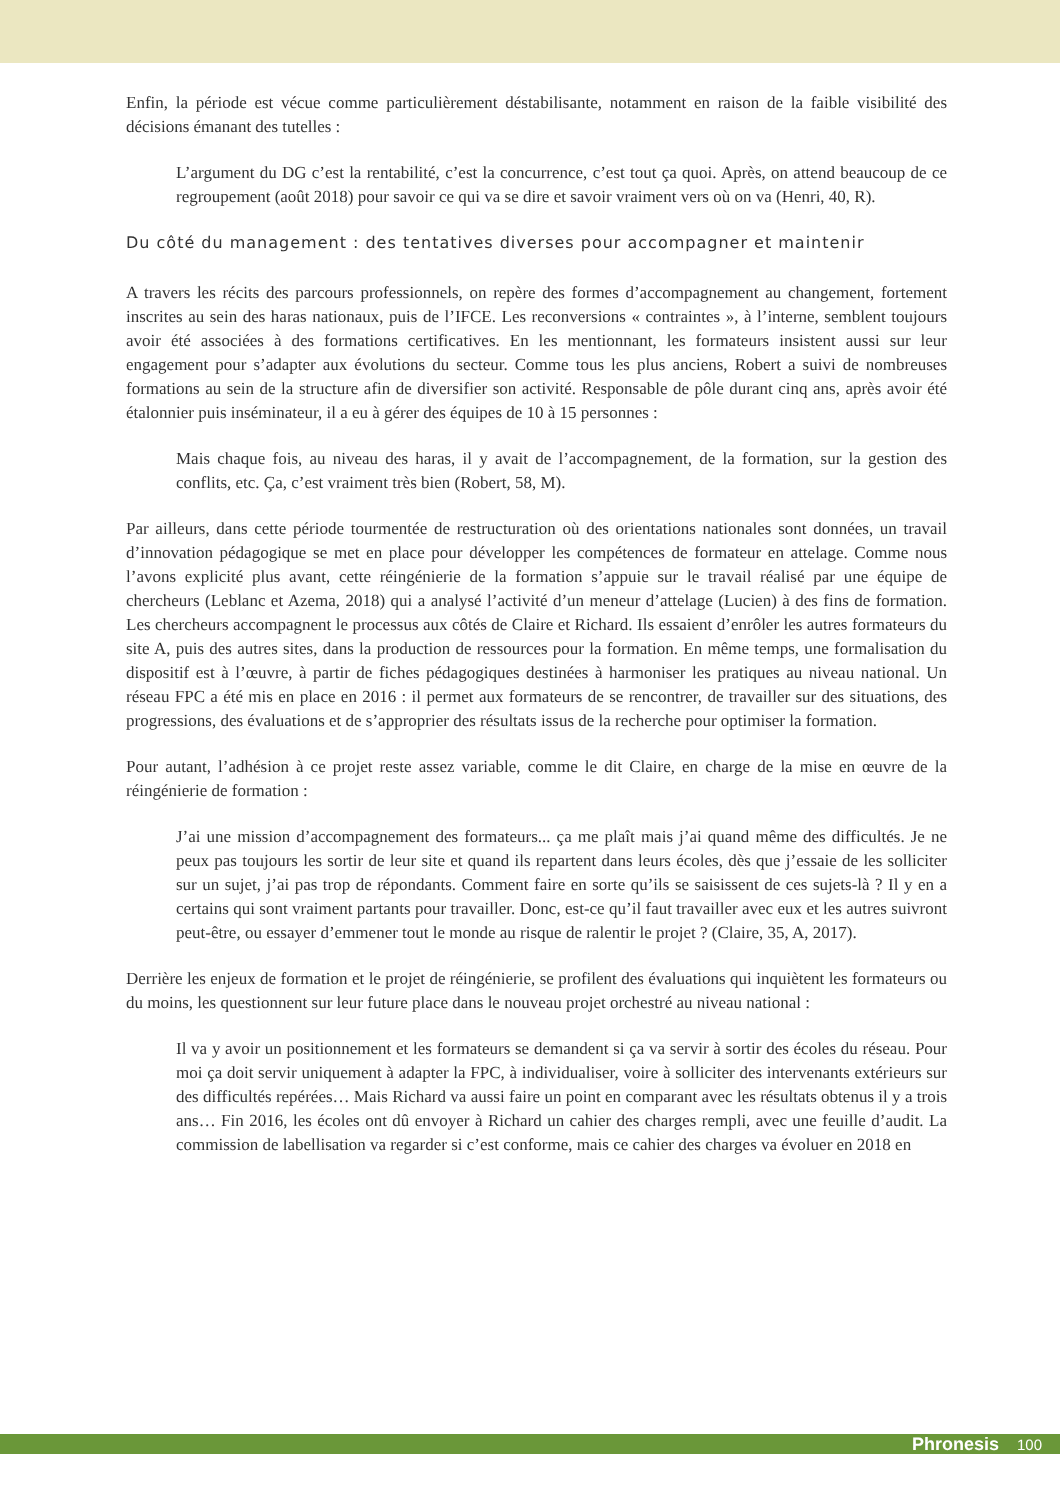Enfin, la période est vécue comme particulièrement déstabilisante, notamment en raison de la faible visibilité des décisions émanant des tutelles :
L’argument du DG c’est la rentabilité, c’est la concurrence, c’est tout ça quoi. Après, on attend beaucoup de ce regroupement (août 2018) pour savoir ce qui va se dire et savoir vraiment vers où on va (Henri, 40, R).
Du côté du management : des tentatives diverses pour accompagner et maintenir
A travers les récits des parcours professionnels, on repère des formes d’accompagnement au changement, fortement inscrites au sein des haras nationaux, puis de l’IFCE. Les reconversions « contraintes », à l’interne, semblent toujours avoir été associées à des formations certificatives. En les mentionnant, les formateurs insistent aussi sur leur engagement pour s’adapter aux évolutions du secteur. Comme tous les plus anciens, Robert a suivi de nombreuses formations au sein de la structure afin de diversifier son activité. Responsable de pôle durant cinq ans, après avoir été étalonnier puis inséminateur, il a eu à gérer des équipes de 10 à 15 personnes :
Mais chaque fois, au niveau des haras, il y avait de l’accompagnement, de la formation, sur la gestion des conflits, etc. Ça, c’est vraiment très bien (Robert, 58, M).
Par ailleurs, dans cette période tourmentée de restructuration où des orientations nationales sont données, un travail d’innovation pédagogique se met en place pour développer les compétences de formateur en attelage. Comme nous l’avons explicité plus avant, cette réingénierie de la formation s’appuie sur le travail réalisé par une équipe de chercheurs (Leblanc et Azema, 2018) qui a analysé l’activité d’un meneur d’attelage (Lucien) à des fins de formation. Les chercheurs accompagnent le processus aux côtés de Claire et Richard. Ils essaient d’enrôler les autres formateurs du site A, puis des autres sites, dans la production de ressources pour la formation. En même temps, une formalisation du dispositif est à l’œuvre, à partir de fiches pédagogiques destinées à harmoniser les pratiques au niveau national. Un réseau FPC a été mis en place en 2016 : il permet aux formateurs de se rencontrer, de travailler sur des situations, des progressions, des évaluations et de s’approprier des résultats issus de la recherche pour optimiser la formation.
Pour autant, l’adhésion à ce projet reste assez variable, comme le dit Claire, en charge de la mise en œuvre de la réingénierie de formation :
J’ai une mission d’accompagnement des formateurs... ça me plaît mais j’ai quand même des difficultés. Je ne peux pas toujours les sortir de leur site et quand ils repartent dans leurs écoles, dès que j’essaie de les solliciter sur un sujet, j’ai pas trop de répondants. Comment faire en sorte qu’ils se saisissent de ces sujets-là ? Il y en a certains qui sont vraiment partants pour travailler. Donc, est-ce qu’il faut travailler avec eux et les autres suivront peut-être, ou essayer d’emmener tout le monde au risque de ralentir le projet ? (Claire, 35, A, 2017).
Derrière les enjeux de formation et le projet de réingénierie, se profilent des évaluations qui inquiètent les formateurs ou du moins, les questionnent sur leur future place dans le nouveau projet orchestré au niveau national :
Il va y avoir un positionnement et les formateurs se demandent si ça va servir à sortir des écoles du réseau. Pour moi ça doit servir uniquement à adapter la FPC, à individualiser, voire à solliciter des intervenants extérieurs sur des difficultés repérées… Mais Richard va aussi faire un point en comparant avec les résultats obtenus il y a trois ans… Fin 2016, les écoles ont dû envoyer à Richard un cahier des charges rempli, avec une feuille d’audit. La commission de labellisation va regarder si c’est conforme, mais ce cahier des charges va évoluer en 2018 en
Phronesis 100